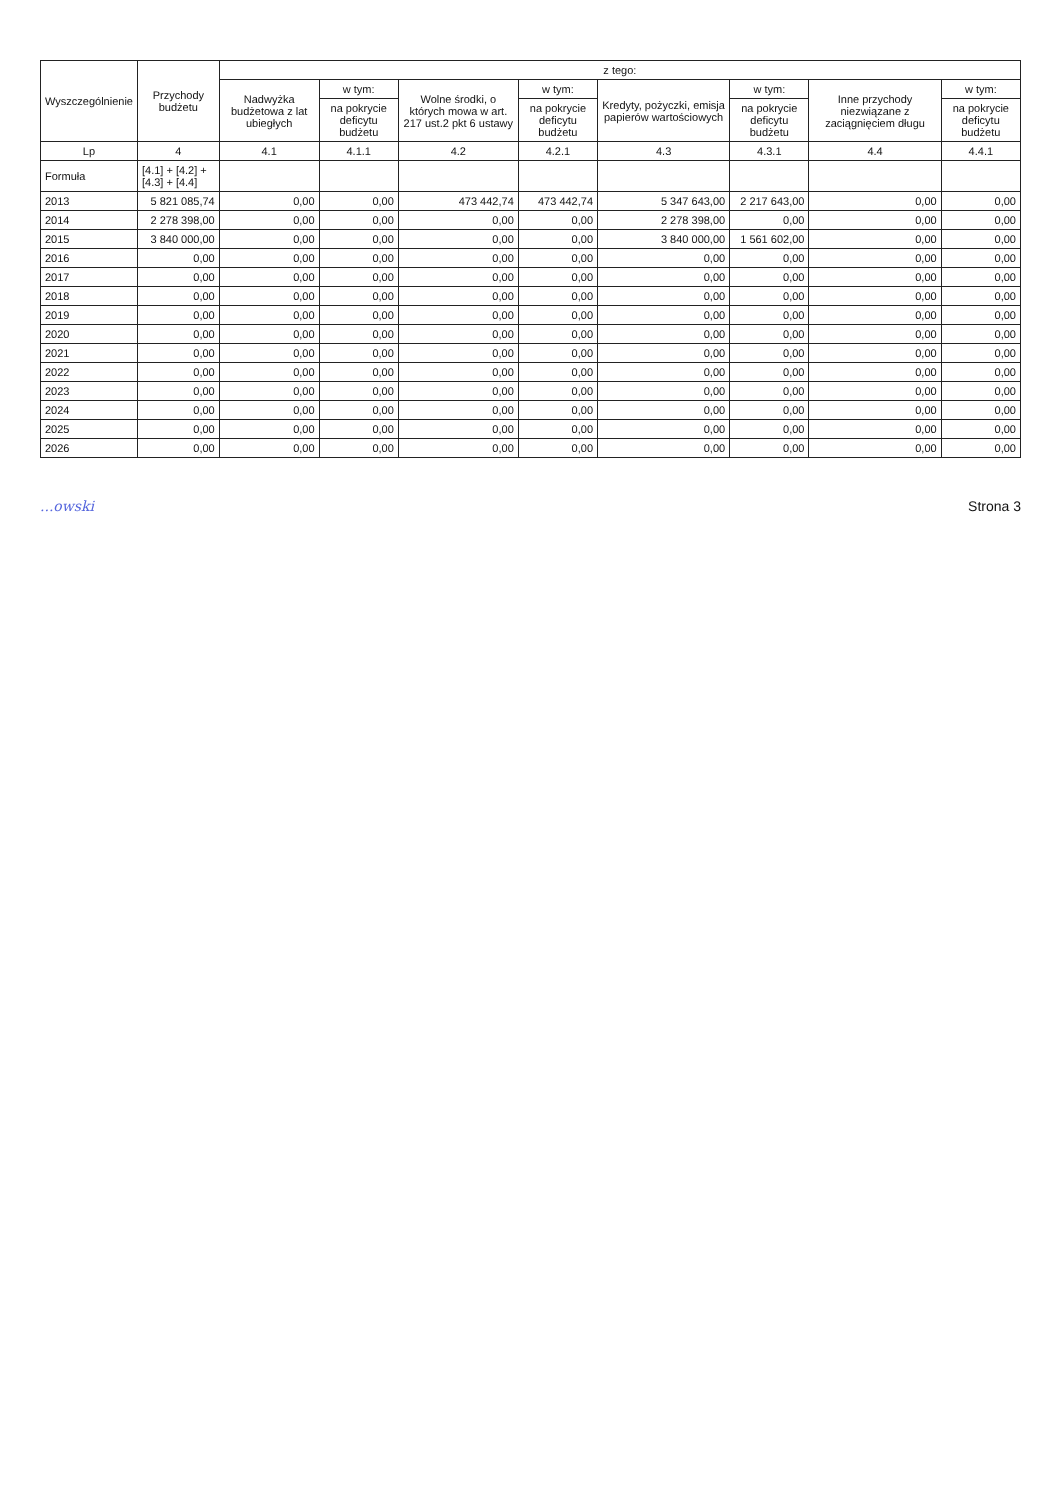| Wyszczególnienie | Przychody budżetu | z tego: | | | | | | | |
| --- | --- | --- | --- | --- | --- | --- | --- | --- | --- |
| | | Nadwyżka budżetowa z lat ubiegłych | w tym: | Wolne środki, o których mowa w art. 217 ust.2 pkt 6 ustawy | w tym: | Kredyty, pożyczki, emisja papierów wartościowych | w tym: | Inne przychody niezwiązane z zaciągnięciem długu | w tym: |
| | | | na pokrycie deficytu budżetu | | na pokrycie deficytu budżetu | | na pokrycie deficytu budżetu | | na pokrycie deficytu budżetu |
| Lp | 4 | 4.1 | 4.1.1 | 4.2 | 4.2.1 | 4.3 | 4.3.1 | 4.4 | 4.4.1 |
| Formuła | [4.1] + [4.2] + [4.3] + [4.4] | | | | | | | | |
| 2013 | 5 821 085,74 | 0,00 | 0,00 | 473 442,74 | 473 442,74 | 5 347 643,00 | 2 217 643,00 | 0,00 | 0,00 |
| 2014 | 2 278 398,00 | 0,00 | 0,00 | 0,00 | 0,00 | 2 278 398,00 | 0,00 | 0,00 | 0,00 |
| 2015 | 3 840 000,00 | 0,00 | 0,00 | 0,00 | 0,00 | 3 840 000,00 | 1 561 602,00 | 0,00 | 0,00 |
| 2016 | 0,00 | 0,00 | 0,00 | 0,00 | 0,00 | 0,00 | 0,00 | 0,00 | 0,00 |
| 2017 | 0,00 | 0,00 | 0,00 | 0,00 | 0,00 | 0,00 | 0,00 | 0,00 | 0,00 |
| 2018 | 0,00 | 0,00 | 0,00 | 0,00 | 0,00 | 0,00 | 0,00 | 0,00 | 0,00 |
| 2019 | 0,00 | 0,00 | 0,00 | 0,00 | 0,00 | 0,00 | 0,00 | 0,00 | 0,00 |
| 2020 | 0,00 | 0,00 | 0,00 | 0,00 | 0,00 | 0,00 | 0,00 | 0,00 | 0,00 |
| 2021 | 0,00 | 0,00 | 0,00 | 0,00 | 0,00 | 0,00 | 0,00 | 0,00 | 0,00 |
| 2022 | 0,00 | 0,00 | 0,00 | 0,00 | 0,00 | 0,00 | 0,00 | 0,00 | 0,00 |
| 2023 | 0,00 | 0,00 | 0,00 | 0,00 | 0,00 | 0,00 | 0,00 | 0,00 | 0,00 |
| 2024 | 0,00 | 0,00 | 0,00 | 0,00 | 0,00 | 0,00 | 0,00 | 0,00 | 0,00 |
| 2025 | 0,00 | 0,00 | 0,00 | 0,00 | 0,00 | 0,00 | 0,00 | 0,00 | 0,00 |
| 2026 | 0,00 | 0,00 | 0,00 | 0,00 | 0,00 | 0,00 | 0,00 | 0,00 | 0,00 |
...owski Strona 3